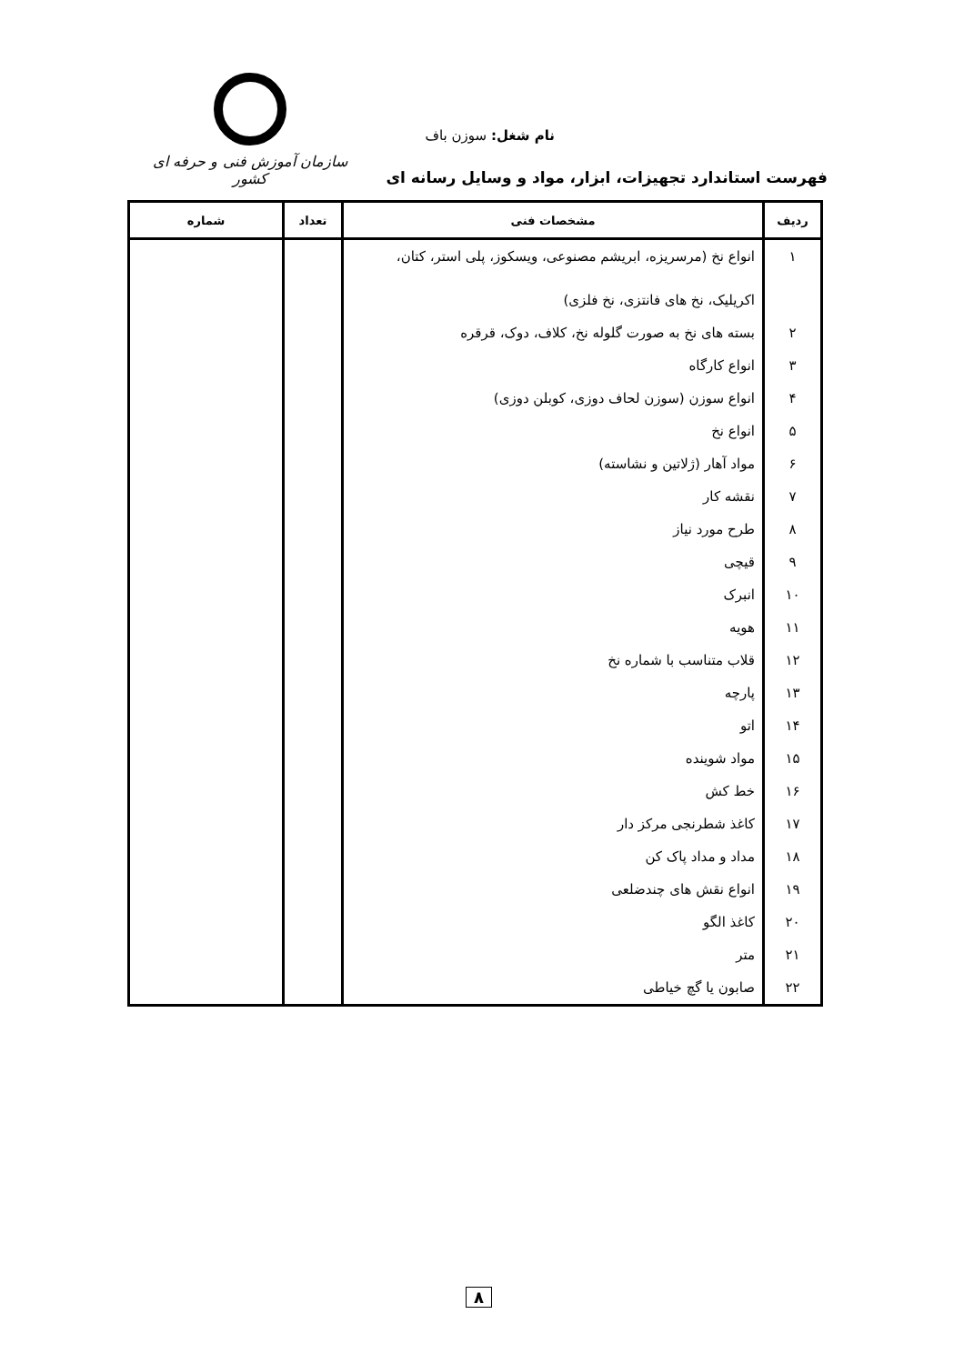سازمان آموزش فنی و حرفه ای کشور
نام شغل: سوزن باف
فهرست استاندارد تجهیزات، ابزار، مواد و وسایل رسانه ای
| ردیف | مشخصات فنی | تعداد | شماره |
| --- | --- | --- | --- |
| ۱ | انواع نخ (مرسریزه، ابریشم مصنوعی، ویسکوز، پلی استر، کتان، اکریلیک، نخ های فانتزی، نخ فلزی) | | |
| ۲ | بسته های نخ به صورت گلوله نخ، کلاف، دوک، قرقره | | |
| ۳ | انواع کارگاه | | |
| ۴ | انواع سوزن (سوزن لحاف دوزی، کوبلن دوزی) | | |
| ۵ | انواع نخ | | |
| ۶ | مواد آهار (ژلاتین و نشاسته) | | |
| ۷ | نقشه کار | | |
| ۸ | طرح مورد نیاز | | |
| ۹ | قیچی | | |
| ۱۰ | انبرک | | |
| ۱۱ | هویه | | |
| ۱۲ | قلاب متناسب با شماره نخ | | |
| ۱۳ | پارچه | | |
| ۱۴ | اتو | | |
| ۱۵ | مواد شوینده | | |
| ۱۶ | خط کش | | |
| ۱۷ | کاغذ شطرنجی مرکز دار | | |
| ۱۸ | مداد و مداد پاک کن | | |
| ۱۹ | انواع نقش های چندضلعی | | |
| ۲۰ | کاغذ الگو | | |
| ۲۱ | متر | | |
| ۲۲ | صابون یا گچ خیاطی | | |
۸